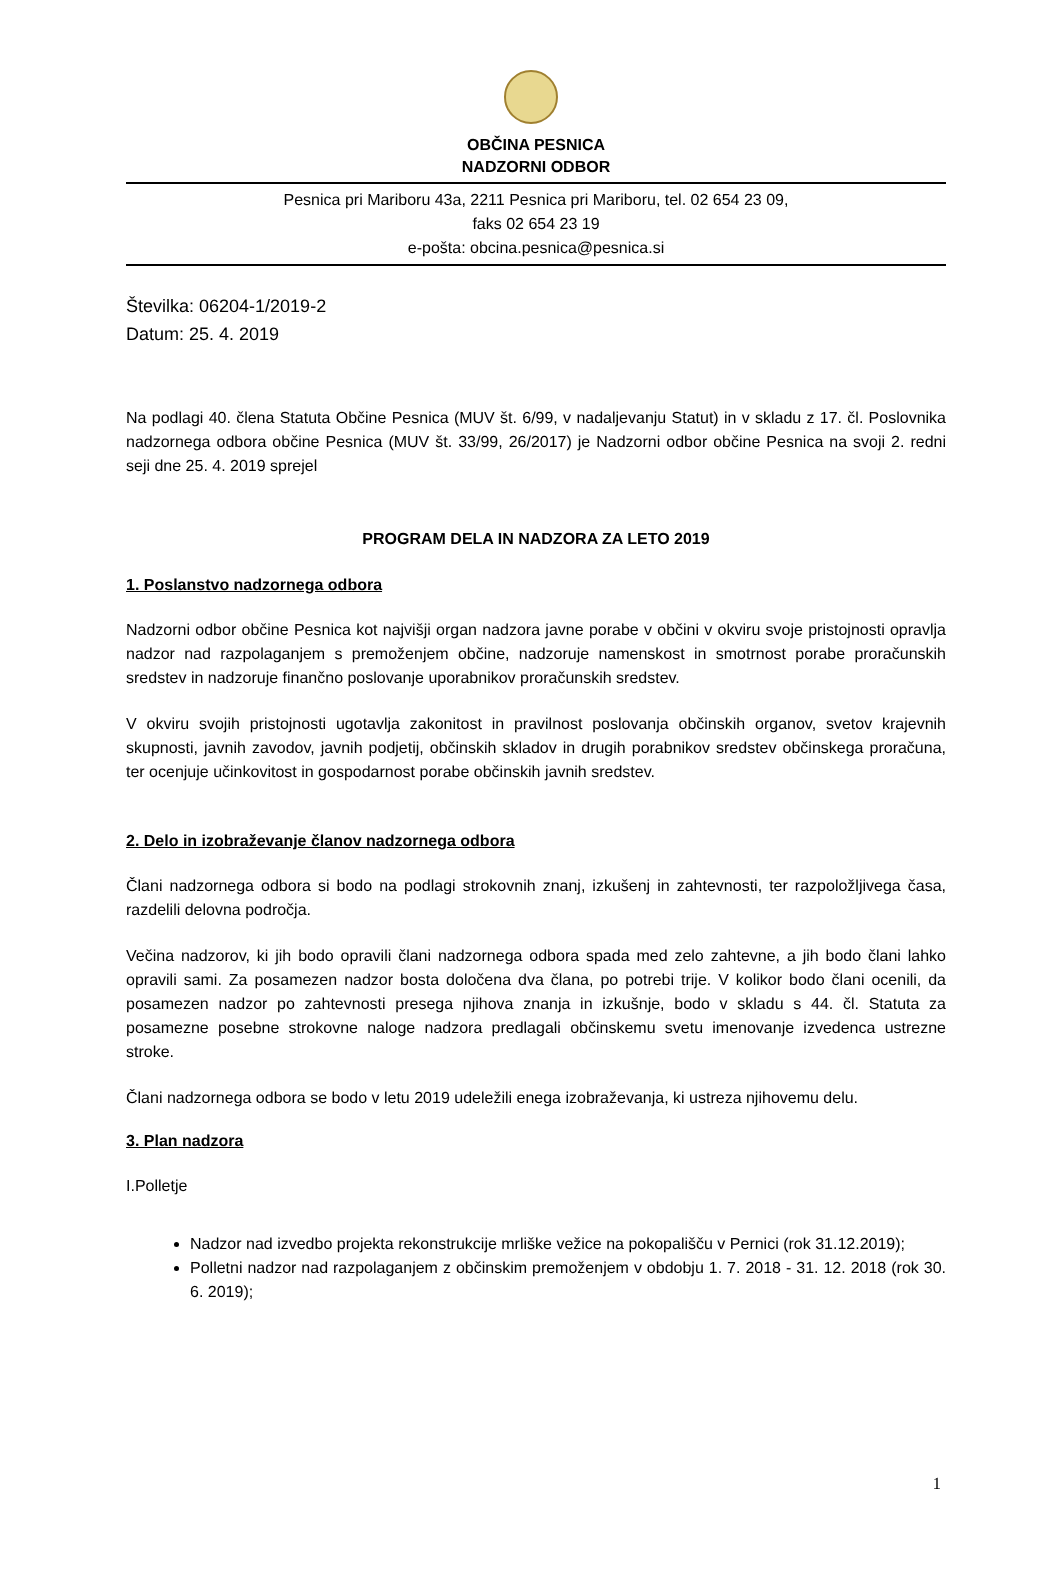OBČINA PESNICA
NADZORNI ODBOR
Pesnica pri Mariboru 43a, 2211 Pesnica pri Mariboru, tel. 02 654 23 09,
faks 02 654 23 19
e-pošta: obcina.pesnica@pesnica.si
Številka: 06204-1/2019-2
Datum: 25. 4. 2019
Na podlagi 40. člena Statuta Občine Pesnica (MUV št. 6/99, v nadaljevanju Statut) in v skladu z 17. čl. Poslovnika nadzornega odbora občine Pesnica (MUV št. 33/99, 26/2017) je Nadzorni odbor občine Pesnica na svoji 2. redni seji dne 25. 4. 2019 sprejel
PROGRAM DELA IN NADZORA ZA LETO 2019
1. Poslanstvo nadzornega odbora
Nadzorni odbor občine Pesnica kot najvišji organ nadzora javne porabe v občini v okviru svoje pristojnosti opravlja nadzor nad razpolaganjem s premoženjem občine, nadzoruje namenskost in smotrnost porabe proračunskih sredstev in nadzoruje finančno poslovanje uporabnikov proračunskih sredstev.
V okviru svojih pristojnosti ugotavlja zakonitost in pravilnost poslovanja občinskih organov, svetov krajevnih skupnosti, javnih zavodov, javnih podjetij, občinskih skladov in drugih porabnikov sredstev občinskega proračuna, ter ocenjuje učinkovitost in gospodarnost porabe občinskih javnih sredstev.
2. Delo in izobraževanje članov nadzornega odbora
Člani nadzornega odbora si bodo na podlagi strokovnih znanj, izkušenj in zahtevnosti, ter razpoložljivega časa, razdelili delovna področja.
Večina nadzorov, ki jih bodo opravili člani nadzornega odbora spada med zelo zahtevne, a jih bodo člani lahko opravili sami. Za posamezen nadzor bosta določena dva člana, po potrebi trije. V kolikor bodo člani ocenili, da posamezen nadzor po zahtevnosti presega njihova znanja in izkušnje, bodo v skladu s 44. čl. Statuta za posamezne posebne strokovne naloge nadzora predlagali občinskemu svetu imenovanje izvedenca ustrezne stroke.
Člani nadzornega odbora se bodo v letu 2019 udeležili enega izobraževanja, ki ustreza njihovemu delu.
3. Plan nadzora
I.Polletje
Nadzor nad izvedbo projekta rekonstrukcije mrliške vežice na pokopališču v Pernici (rok 31.12.2019);
Polletni nadzor nad razpolaganjem z občinskim premoženjem v obdobju 1. 7. 2018 - 31. 12. 2018 (rok 30. 6. 2019);
1